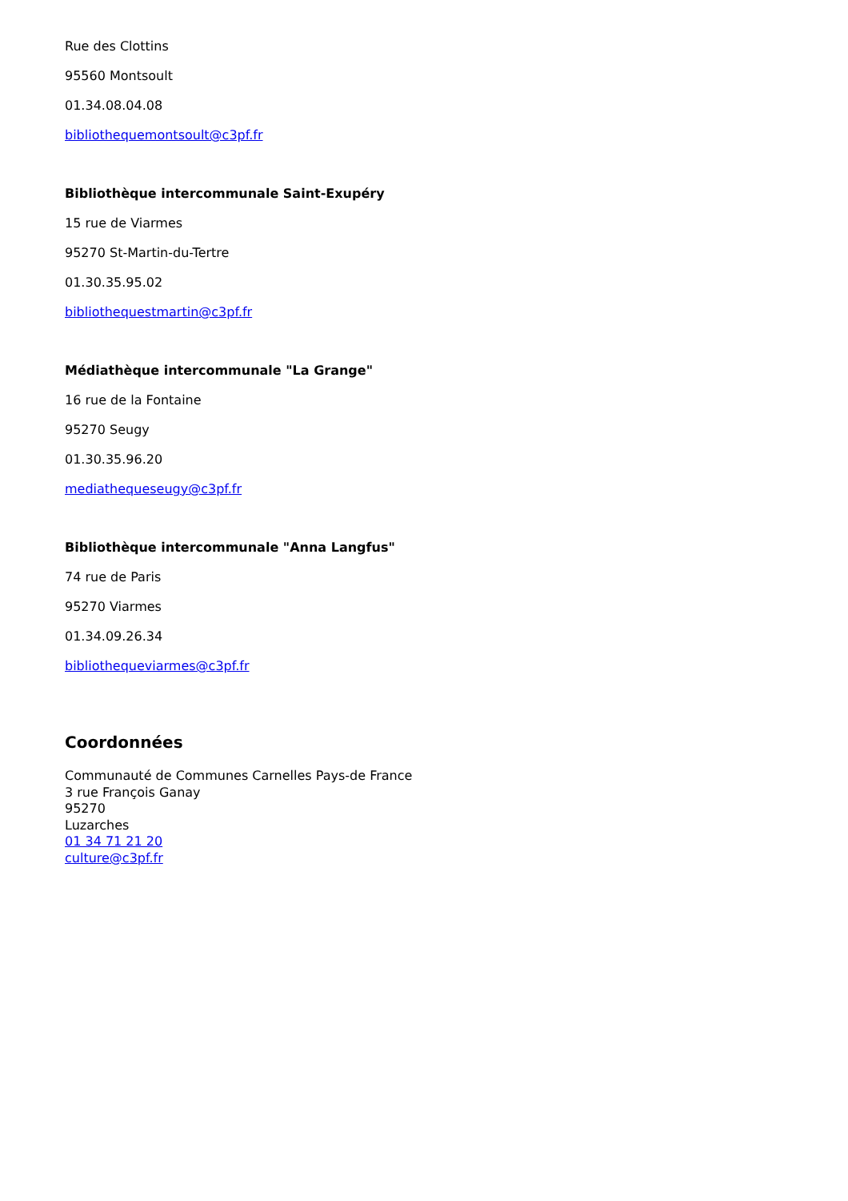Rue des Clottins
95560 Montsoult
01.34.08.04.08
bibliothequemontsoult@c3pf.fr
Bibliothèque intercommunale Saint-Exupéry
15 rue de Viarmes
95270 St-Martin-du-Tertre
01.30.35.95.02
bibliothequestmartin@c3pf.fr
Médiathèque intercommunale "La Grange"
16 rue de la Fontaine
95270 Seugy
01.30.35.96.20
mediatheque­seugy@c3pf.fr
Bibliothèque intercommunale "Anna Langfus"
74 rue de Paris
95270 Viarmes
01.34.09.26.34
bibliothequeviarmes@c3pf.fr
Coordonnées
Communauté de Communes Carnelles Pays-de France
3 rue François Ganay
95270
Luzarches
01 34 71 21 20
culture@c3pf.fr